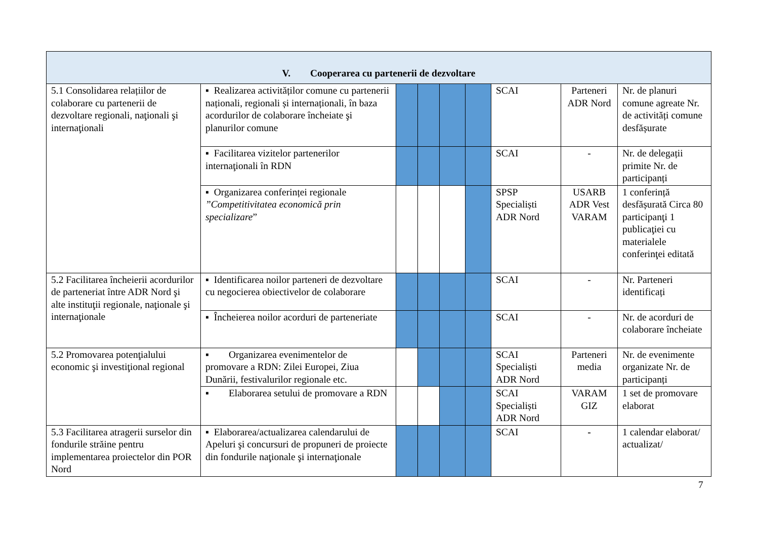| V. Cooperarea cu partenerii de dezvoltare | | | | | | | | |
| --- | --- | --- | --- | --- | --- | --- | --- | --- |
| 5.1 Consolidarea relațiilor de colaborare cu partenerii de dezvoltare regionali, naţionali şi internaţionali | ▪ Realizarea activităților comune cu partenerii naționali, regionali și internaționali, în baza acordurilor de colaborare încheiate şi planurilor comune | | | | | SCAI | Parteneri ADR Nord | Nr. de planuri comune agreate Nr. de activități comune desfășurate |
| | ▪ Facilitarea vizitelor partenerilor internaţionali în RDN | | | | | SCAI | - | Nr. de delegații primite Nr. de participanți |
| | ▪ Organizarea conferinței regionale ”Competitivitatea economică prin specializare ” | | | | | SPSP Specialiști ADR Nord | USARB ADR Vest VARAM | 1 conferință desfășurată Circa 80 participanţi 1 publicaţiei cu materialele conferinţei editată |
| 5.2 Facilitarea încheierii acordurilor de parteneriat între ADR Nord şi alte instituţii regionale, naţionale şi internaţionale | ▪ Identificarea noilor parteneri de dezvoltare cu negocierea obiectivelor de colaborare | | | | | SCAI | - | Nr. Parteneri identificați |
| | ▪ Încheierea noilor acorduri de parteneriate | | | | | SCAI | - | Nr. de acorduri de colaborare încheiate |
| 5.2 Promovarea potenţialului economic şi investiţional regional | ▪ Organizarea evenimentelor de promovare a RDN: Zilei Europei, Ziua Dunării, festivalurilor regionale etc. | | | | | SCAI Specialiști ADR Nord | Parteneri media | Nr. de evenimente organizate Nr. de participanți |
| | ▪ Elaborarea setului de promovare a RDN | | | | | SCAI Specialiști ADR Nord | VARAM GIZ | 1 set de promovare elaborat |
| 5.3 Facilitarea atragerii surselor din fondurile străine pentru implementarea proiectelor din POR Nord | ▪ Elaborarea/actualizarea calendarului de Apeluri şi concursuri de propuneri de proiecte din fondurile naţionale şi internaţionale | | | | | SCAI | - | 1 calendar elaborat/ actualizat/ |
7